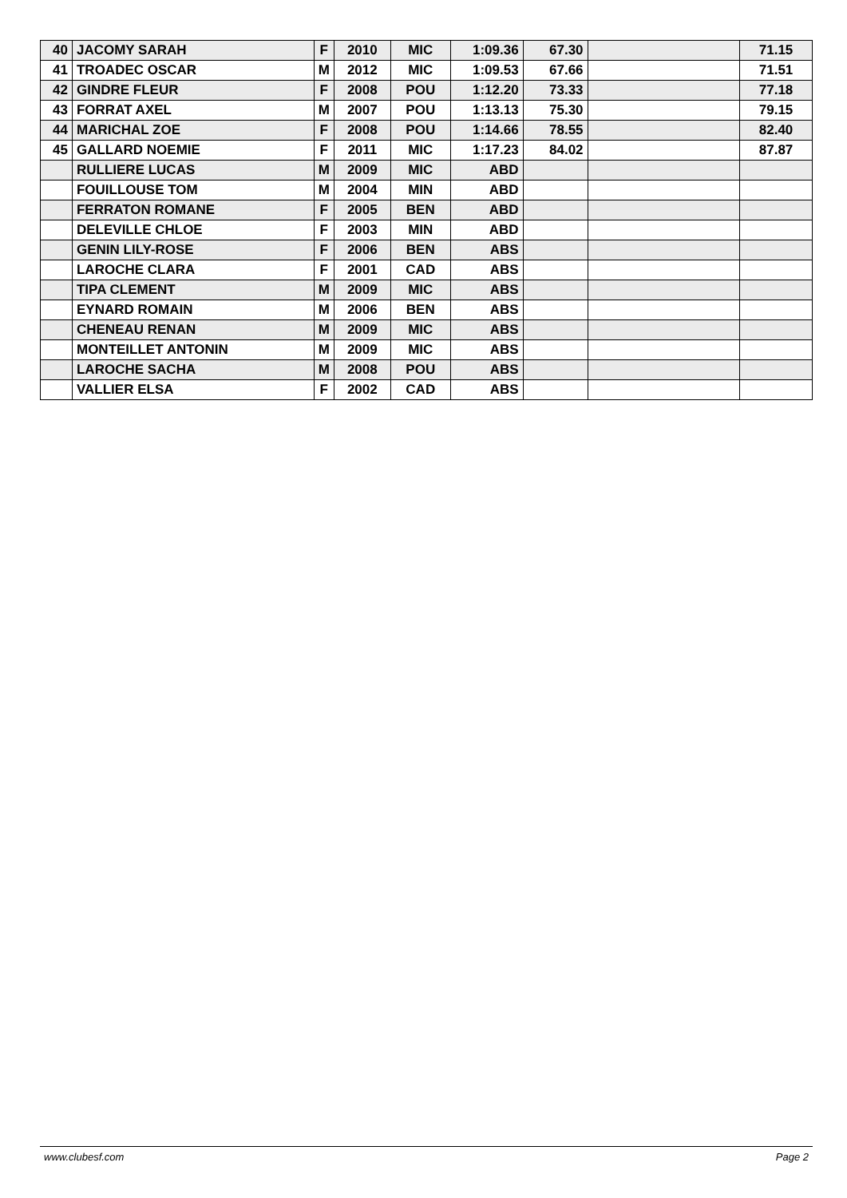| 40 | JACOMY SARAH | F | 2010 | MIC | 1:09.36 | 67.30 | | 71.15 |
| 41 | TROADEC OSCAR | M | 2012 | MIC | 1:09.53 | 67.66 | | 71.51 |
| 42 | GINDRE FLEUR | F | 2008 | POU | 1:12.20 | 73.33 | | 77.18 |
| 43 | FORRAT AXEL | M | 2007 | POU | 1:13.13 | 75.30 | | 79.15 |
| 44 | MARICHAL ZOE | F | 2008 | POU | 1:14.66 | 78.55 | | 82.40 |
| 45 | GALLARD NOEMIE | F | 2011 | MIC | 1:17.23 | 84.02 | | 87.87 |
| | RULLIERE LUCAS | M | 2009 | MIC | ABD | | | |
| | FOUILLOUSE TOM | M | 2004 | MIN | ABD | | | |
| | FERRATON ROMANE | F | 2005 | BEN | ABD | | | |
| | DELEVILLE CHLOE | F | 2003 | MIN | ABD | | | |
| | GENIN LILY-ROSE | F | 2006 | BEN | ABS | | | |
| | LAROCHE CLARA | F | 2001 | CAD | ABS | | | |
| | TIPA CLEMENT | M | 2009 | MIC | ABS | | | |
| | EYNARD ROMAIN | M | 2006 | BEN | ABS | | | |
| | CHENEAU RENAN | M | 2009 | MIC | ABS | | | |
| | MONTEILLET ANTONIN | M | 2009 | MIC | ABS | | | |
| | LAROCHE SACHA | M | 2008 | POU | ABS | | | |
| | VALLIER ELSA | F | 2002 | CAD | ABS | | | |
www.clubesf.com Page 2